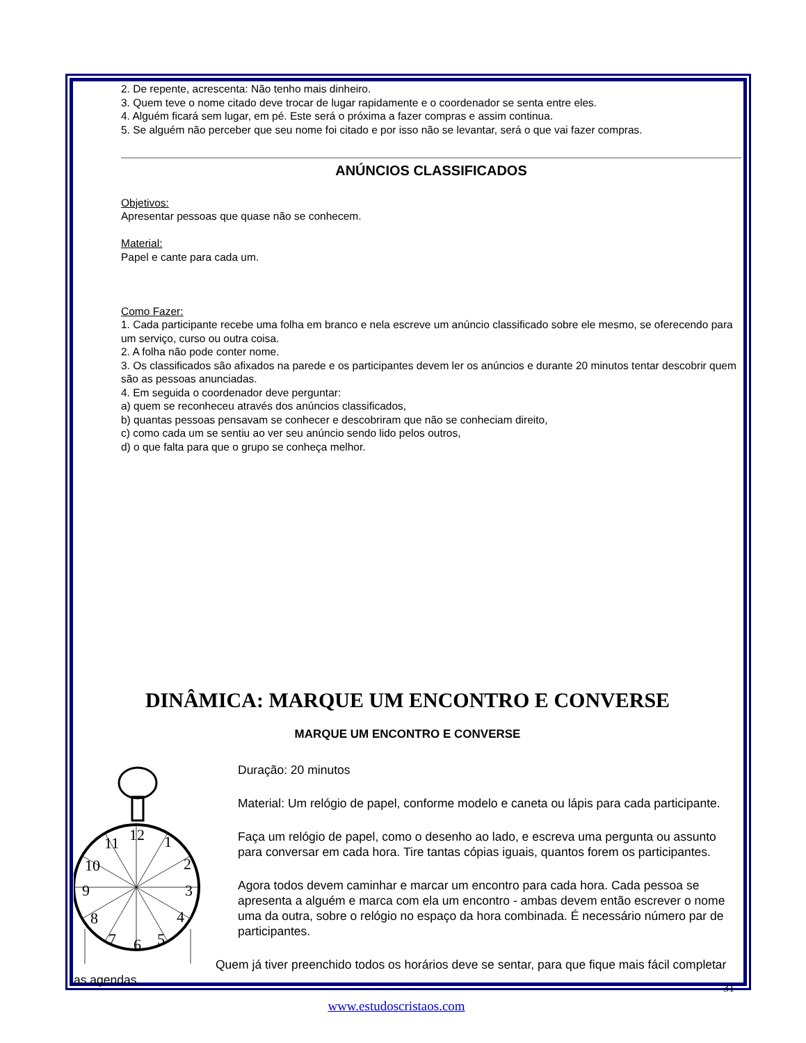2. De repente, acrescenta: Não tenho mais dinheiro.
3. Quem teve o nome citado deve trocar de lugar rapidamente e o coordenador se senta entre eles.
4. Alguém ficará sem lugar, em pé. Este será o próxima a fazer compras e assim continua.
5. Se alguém não perceber que seu nome foi citado e por isso não se levantar, será o que vai fazer compras.
ANÚNCIOS CLASSIFICADOS
Objetivos:
Apresentar pessoas que quase não se conhecem.
Material:
Papel e cante para cada um.
Como Fazer:
1. Cada participante recebe uma folha em branco e nela escreve um anúncio classificado sobre ele mesmo, se oferecendo para um serviço, curso ou outra coisa.
2. A folha não pode conter nome.
3. Os classificados são afixados na parede e os participantes devem ler os anúncios e durante 20 minutos tentar descobrir quem são as pessoas anunciadas.
4. Em seguida o coordenador deve perguntar:
a) quem se reconheceu através dos anúncios classificados,
b) quantas pessoas pensavam se conhecer e descobriram que não se conheciam direito,
c) como cada um se sentiu ao ver seu anúncio sendo lido pelos outros,
d) o que falta para que o grupo se conheça melhor.
DINÂMICA: MARQUE UM ENCONTRO E CONVERSE
MARQUE UM ENCONTRO E CONVERSE
12
1
2
3
4
5
6
7
8
9
10
11
Duração: 20 minutos
Material: Um relógio de papel, conforme modelo e caneta ou lápis para cada participante.
Faça um relógio de papel, como o desenho ao lado, e escreva uma pergunta ou assunto para conversar em cada hora. Tire tantas cópias iguais, quantos forem os participantes.
Agora todos devem caminhar e marcar um encontro para cada hora. Cada pessoa se apresenta a alguém e marca com ela um encontro - ambas devem então escrever o nome uma da outra, sobre o relógio no espaço da hora combinada. É necessário número par de participantes.
Quem já tiver preenchido todos os horários deve se sentar, para que fique mais fácil completar as agendas.
31
www.estudoscristaos.com